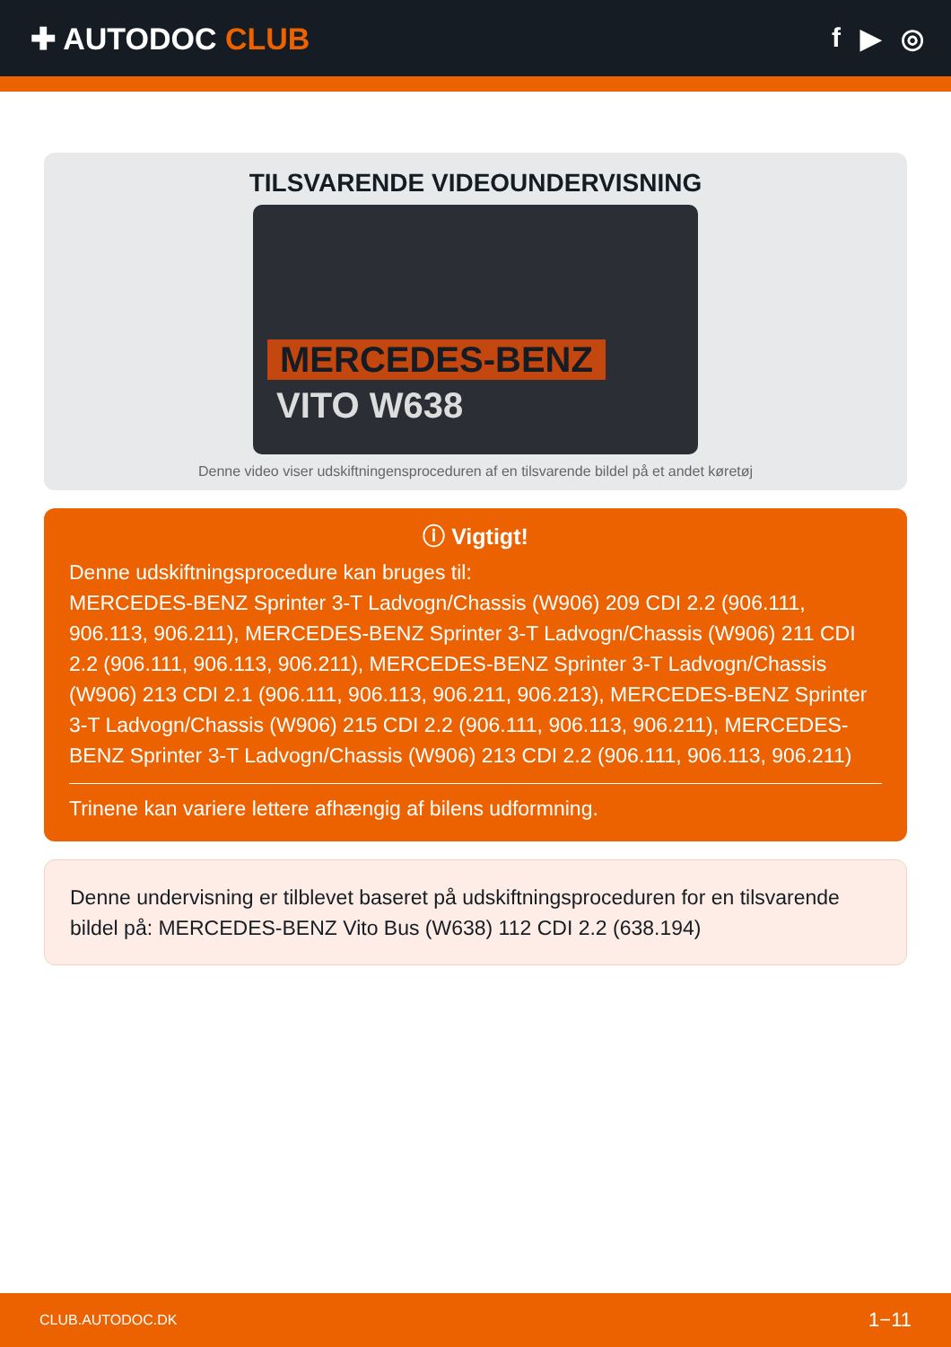✚ AUTODOC CLUB f ▶ ◎
TILSVARENDE VIDEOUNDERVISNING
MERCEDES-BENZ
VITO W638
Denne video viser udskiftningensproceduren af en tilsvarende bildel på et andet køretøj
ⓘ Vigtigt!
Denne udskiftningsprocedure kan bruges til:
MERCEDES-BENZ Sprinter 3-T Ladvogn/Chassis (W906) 209 CDI 2.2 (906.111, 906.113, 906.211), MERCEDES-BENZ Sprinter 3-T Ladvogn/Chassis (W906) 211 CDI 2.2 (906.111, 906.113, 906.211), MERCEDES-BENZ Sprinter 3-T Ladvogn/Chassis (W906) 213 CDI 2.1 (906.111, 906.113, 906.211, 906.213), MERCEDES-BENZ Sprinter 3-T Ladvogn/Chassis (W906) 215 CDI 2.2 (906.111, 906.113, 906.211), MERCEDES-BENZ Sprinter 3-T Ladvogn/Chassis (W906) 213 CDI 2.2 (906.111, 906.113, 906.211)
Trinene kan variere lettere afhængig af bilens udformning.
Denne undervisning er tilblevet baseret på udskiftningsproceduren for en tilsvarende bildel på: MERCEDES-BENZ Vito Bus (W638) 112 CDI 2.2 (638.194)
CLUB.AUTODOC.DK 1−11